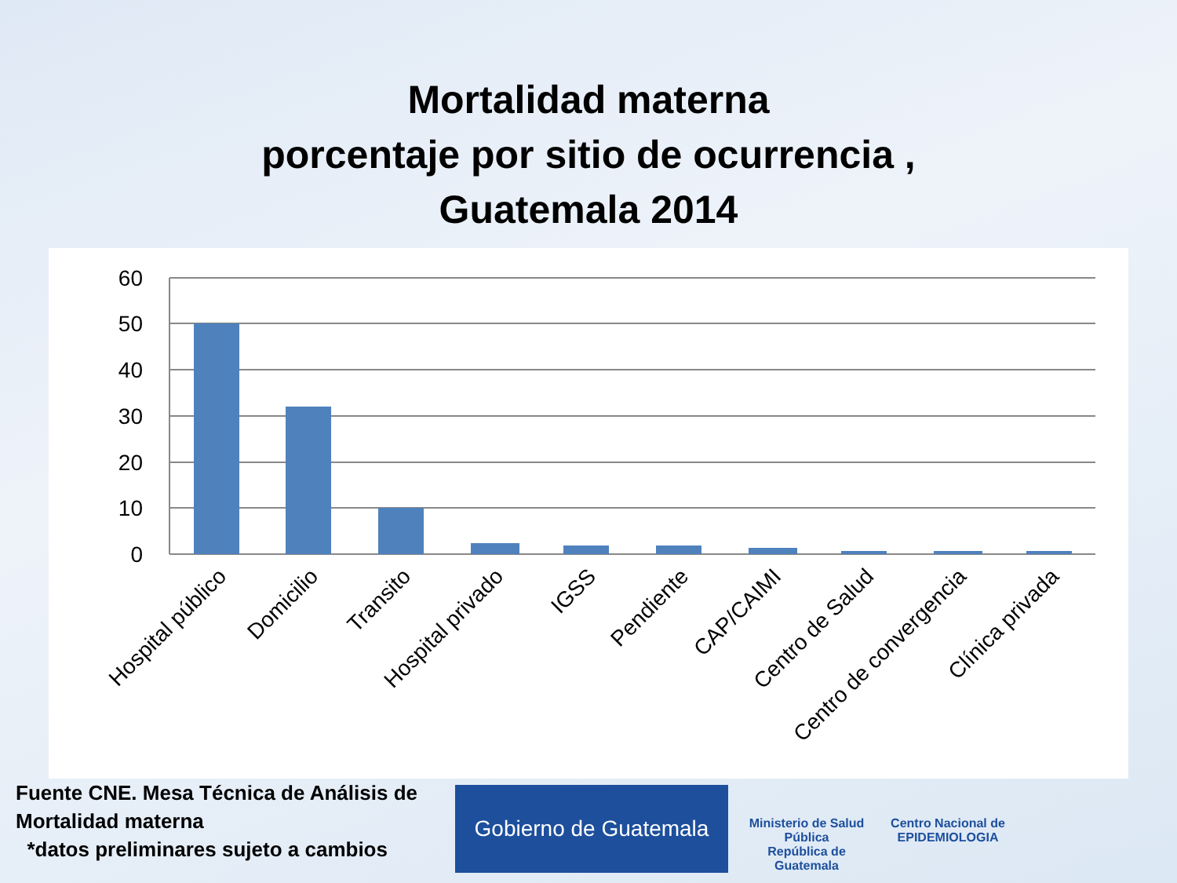Mortalidad materna
porcentaje por sitio de ocurrencia ,
Guatemala 2014
60
50
40
30
20
10
0
Hospital público
Domicilio
Transito
Hospital privado
IGSS
Pendiente
CAP/CAIMI
Centro de Salud
Centro de convergencia
Clínica privada
Fuente CNE. Mesa Técnica de Análisis de Mortalidad materna
*datos preliminares sujeto a cambios
Gobierno de Guatemala
Ministerio de Salud Pública
República de Guatemala
Centro Nacional de EPIDEMIOLOGIA